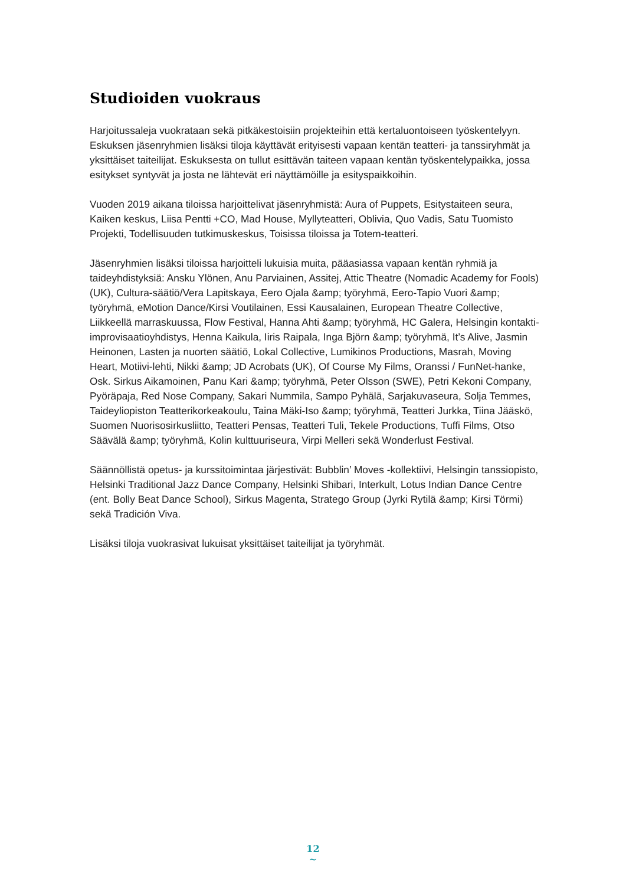Studioiden vuokraus
Harjoitussaleja vuokrataan sekä pitkäkestoisiin projekteihin että kertaluontoiseen työskentelyyn. Eskuksen jäsenryhmien lisäksi tiloja käyttävät erityisesti vapaan kentän teatteri- ja tanssiryhmät ja yksittäiset taiteilijat. Eskuksesta on tullut esittävän taiteen vapaan kentän työskentelypaikka, jossa esitykset syntyvät ja josta ne lähtevät eri näyttämöille ja esityspaikkoihin.
Vuoden 2019 aikana tiloissa harjoittelivat jäsenryhmistä: Aura of Puppets, Esitystaiteen seura, Kaiken keskus, Liisa Pentti +CO, Mad House, Myllyteatteri, Oblivia, Quo Vadis, Satu Tuomisto Projekti, Todellisuuden tutkimuskeskus, Toisissa tiloissa ja Totem-teatteri.
Jäsenryhmien lisäksi tiloissa harjoitteli lukuisia muita, pääasiassa vapaan kentän ryhmiä ja taideyhdistyksiä: Ansku Ylönen, Anu Parviainen, Assitej, Attic Theatre (Nomadic Academy for Fools) (UK), Cultura-säätiö/Vera Lapitskaya, Eero Ojala &amp; työryhmä, Eero-Tapio Vuori &amp; työryhmä, eMotion Dance/Kirsi Voutilainen, Essi Kausalainen, European Theatre Collective, Liikkeellä marraskuussa, Flow Festival, Hanna Ahti &amp; työryhmä, HC Galera, Helsingin kontakti-improvisaatioyhdistys, Henna Kaikula, Iiris Raipala, Inga Björn &amp; työryhmä, It’s Alive, Jasmin Heinonen, Lasten ja nuorten säätiö, Lokal Collective, Lumikinos Productions, Masrah, Moving Heart, Motiivi-lehti, Nikki &amp; JD Acrobats (UK), Of Course My Films, Oranssi / FunNet-hanke, Osk. Sirkus Aikamoinen, Panu Kari &amp; työryhmä, Peter Olsson (SWE), Petri Kekoni Company, Pyöräpaja, Red Nose Company, Sakari Nummila, Sampo Pyhälä, Sarjakuvaseura, Solja Temmes, Taideyliopiston Teatterikorkeakoulu, Taina Mäki-Iso &amp; työryhmä, Teatteri Jurkka, Tiina Jääskö, Suomen Nuorisosirkusliitto, Teatteri Pensas, Teatteri Tuli, Tekele Productions, Tuffi Films, Otso Säävälä &amp; työryhmä, Kolin kulttuuriseura, Virpi Melleri sekä Wonderlust Festival.
Säännöllistä opetus- ja kurssitoimintaa järjestivät: Bubblin’ Moves -kollektiivi, Helsingin tanssiopisto, Helsinki Traditional Jazz Dance Company, Helsinki Shibari, Interkult, Lotus Indian Dance Centre (ent. Bolly Beat Dance School), Sirkus Magenta, Stratego Group (Jyrki Rytilä &amp; Kirsi Törmi) sekä Tradición Viva.
Lisäksi tiloja vuokrasivat lukuisat yksittäiset taiteilijat ja työryhmät.
12
~